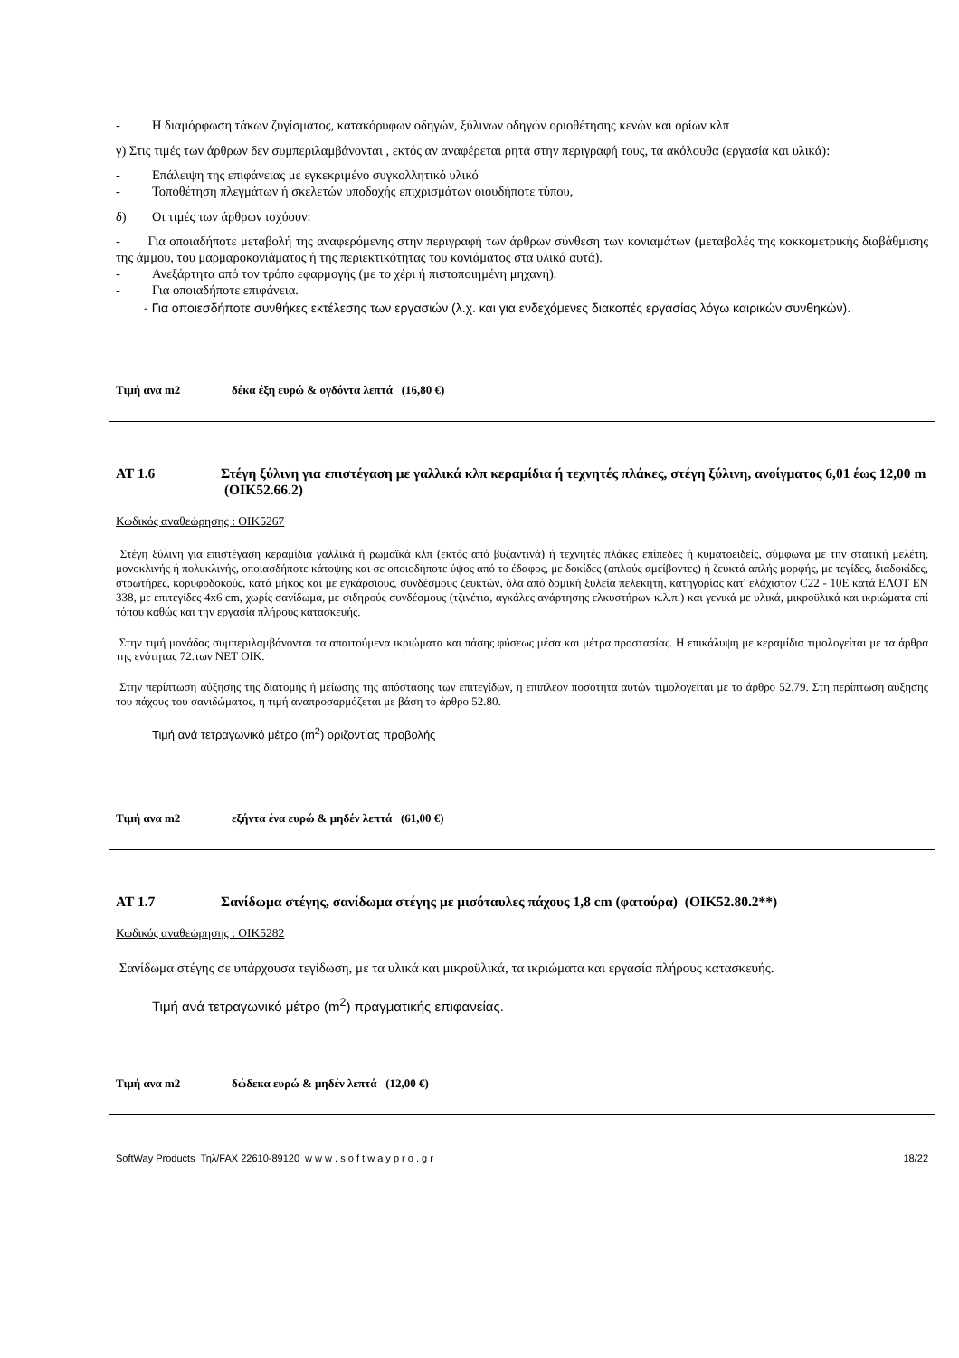- Η διαμόρφωση τάκων ζυγίσματος, κατακόρυφων οδηγών, ξύλινων οδηγών οριοθέτησης κενών και ορίων κλπ
γ) Στις τιμές των άρθρων δεν συμπεριλαμβάνονται , εκτός αν αναφέρεται ρητά στην περιγραφή τους, τα ακόλουθα (εργασία και υλικά):
- Επάλειψη της επιφάνειας με εγκεκριμένο συγκολλητικό υλικό
- Τοποθέτηση πλεγμάτων ή σκελετών υποδοχής επιχρισμάτων οιουδήποτε τύπου,
δ) Οι τιμές των άρθρων ισχύουν:
- Για οποιαδήποτε μεταβολή της αναφερόμενης στην περιγραφή των άρθρων σύνθεση των κονιαμάτων (μεταβολές της κοκκομετρικής διαβάθμισης της άμμου, του μαρμαροκονιάματος ή της περιεκτικότητας του κονιάματος στα υλικά αυτά).
- Ανεξάρτητα από τον τρόπο εφαρμογής (με το χέρι ή πιστοποιημένη μηχανή).
- Για οποιαδήποτε επιφάνεια.
- Για οποιεσδήποτε συνθήκες εκτέλεσης των εργασιών (λ.χ. και για ενδεχόμενες διακοπές εργασίας λόγω καιρικών συνθηκών).
Τιμή ανα m2 δέκα έξη ευρώ & ογδόντα λεπτά (16,80 €)
AT 1.6 Στέγη ξύλινη για επιστέγαση με γαλλικά κλπ κεραμίδια ή τεχνητές πλάκες, στέγη ξύλινη, ανοίγματος 6,01 έως 12,00 m (ΟΙΚ52.66.2)
Κωδικός αναθεώρησης : ΟΙΚ5267
Στέγη ξύλινη για επιστέγαση κεραμίδια γαλλικά ή ρωμαϊκά κλπ (εκτός από βυζαντινά) ή τεχνητές πλάκες επίπεδες ή κυματοειδείς, σύμφωνα με την στατική μελέτη, μονοκλινής ή πολυκλινής, οποιασδήποτε κάτοψης και σε οποιοδήποτε ύψος από το έδαφος, με δοκίδες (απλούς αμείβοντες) ή ζευκτά απλής μορφής, με τεγίδες, διαδοκίδες, στρωτήρες, κορυφοδοκούς, κατά μήκος και με εγκάρσιους, συνδέσμους ζευκτών, όλα από δομική ξυλεία πελεκητή, κατηγορίας κατ' ελάχιστον C22 - 10E κατά ΕΛΟΤ ΕΝ 338, με επιτεγίδες 4x6 cm, χωρίς σανίδωμα, με σιδηρούς συνδέσμους (τζινέτια, αγκάλες ανάρτησης ελκυστήρων κ.λ.π.) και γενικά με υλικά, μικροϋλικά και ικριώματα επί τόπου καθώς και την εργασία πλήρους κατασκευής.
Στην τιμή μονάδας συμπεριλαμβάνονται τα απαιτούμενα ικριώματα και πάσης φύσεως μέσα και μέτρα προστασίας. Η επικάλυψη με κεραμίδια τιμολογείται με τα άρθρα της ενότητας 72.των ΝΕΤ ΟΙΚ.
Στην περίπτωση αύξησης της διατομής ή μείωσης της απόστασης των επιτεγίδων, η επιπλέον ποσότητα αυτών τιμολογείται με το άρθρο 52.79. Στη περίπτωση αύξησης του πάχους του σανιδώματος, η τιμή αναπροσαρμόζεται με βάση το άρθρο 52.80.
Τιμή ανά τετραγωνικό μέτρο (m<sup>2</sup>) οριζοντίας προβολής
Τιμή ανα m2 εξήντα ένα ευρώ & μηδέν λεπτά (61,00 €)
AT 1.7 Σανίδωμα στέγης, σανίδωμα στέγης με μισόταυλες πάχους 1,8 cm (φατούρα) (ΟΙΚ52.80.2**)
Κωδικός αναθεώρησης : ΟΙΚ5282
Σανίδωμα στέγης σε υπάρχουσα τεγίδωση, με τα υλικά και μικροϋλικά, τα ικριώματα και εργασία πλήρους κατασκευής.
Τιμή ανά τετραγωνικό μέτρο (m<sup>2</sup>) πραγματικής επιφανείας.
Τιμή ανα m2 δώδεκα ευρώ & μηδέν λεπτά (12,00 €)
SoftWay Products Τηλ/FAX 22610-89120 w w w . s o f t w a y p r o . g r 18/22